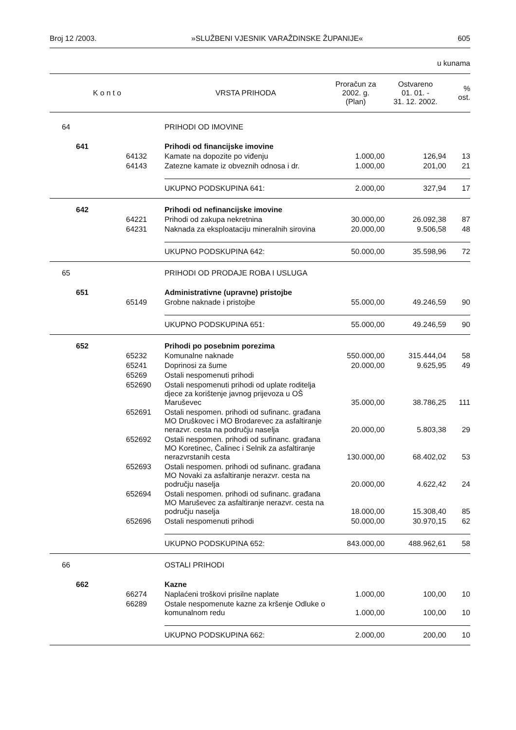Broj 12 /2003. »SLUŽBENI VJESNIK VARAŽDINSKE ŽUPANIJE« 605
u kunama
| K o n t o | | | VRSTA PRIHODA | Proračun za 2002. g. (Plan) | Ostvareno 01. 01. - 31. 12. 2002. | % ost. |
| --- | --- | --- | --- | --- | --- | --- |
| 64 | | | PRIHODI OD IMOVINE | | | |
| | 641 | | Prihodi od financijske imovine | | | |
| | | 64132 | Kamate na dopozite po viđenju | 1.000,00 | 126,94 | 13 |
| | | 64143 | Zatezne kamate iz obveznih odnosa i dr. | 1.000,00 | 201,00 | 21 |
| | | | UKUPNO PODSKUPINA 641: | 2.000,00 | 327,94 | 17 |
| | 642 | | Prihodi od nefinancijske imovine | | | |
| | | 64221 | Prihodi od zakupa nekretnina | 30.000,00 | 26.092,38 | 87 |
| | | 64231 | Naknada za eksploataciju mineralnih sirovina | 20.000,00 | 9.506,58 | 48 |
| | | | UKUPNO PODSKUPINA 642: | 50.000,00 | 35.598,96 | 72 |
| 65 | | | PRIHODI OD PRODAJE ROBA I USLUGA | | | |
| | 651 | | Administrativne (upravne) pristojbe | | | |
| | | 65149 | Grobne naknade i pristojbe | 55.000,00 | 49.246,59 | 90 |
| | | | UKUPNO PODSKUPINA 651: | 55.000,00 | 49.246,59 | 90 |
| | 652 | | Prihodi po posebnim porezima | | | |
| | | 65232 | Komunalne naknade | 550.000,00 | 315.444,04 | 58 |
| | | 65241 | Doprinosi za šume | 20.000,00 | 9.625,95 | 49 |
| | | 65269 | Ostali nespomenuti prihodi | | | |
| | | 652690 | Ostali nespomenuti prihodi od uplate roditelja djece za korištenje javnog prijevoza u OŠ Maruševec | 35.000,00 | 38.786,25 | 111 |
| | | 652691 | Ostali nespomen. prihodi od sufinanc. građana MO Druškovec i MO Brodarevec za asfaltiranje nerazvr. cesta na području naselja | 20.000,00 | 5.803,38 | 29 |
| | | 652692 | Ostali nespomen. prihodi od sufinanc. građana MO Koretinec, Čalinec i Selnik za asfaltiranje nerazvrstanih cesta | 130.000,00 | 68.402,02 | 53 |
| | | 652693 | Ostali nespomen. prihodi od sufinanc. građana MO Novaki za asfaltiranje nerazvr. cesta na području naselja | 20.000,00 | 4.622,42 | 24 |
| | | 652694 | Ostali nespomen. prihodi od sufinanc. građana MO Maruševec za asfaltiranje nerazvr. cesta na području naselja | 18.000,00 | 15.308,40 | 85 |
| | | 652696 | Ostali nespomenuti prihodi | 50.000,00 | 30.970,15 | 62 |
| | | | UKUPNO PODSKUPINA 652: | 843.000,00 | 488.962,61 | 58 |
| 66 | | | OSTALI PRIHODI | | | |
| | 662 | | Kazne | | | |
| | | 66274 | Naplaćeni troškovi prisilne naplate | 1.000,00 | 100,00 | 10 |
| | | 66289 | Ostale nespomenute kazne za kršenje Odluke o komunalnom redu | 1.000,00 | 100,00 | 10 |
| | | | UKUPNO PODSKUPINA 662: | 2.000,00 | 200,00 | 10 |